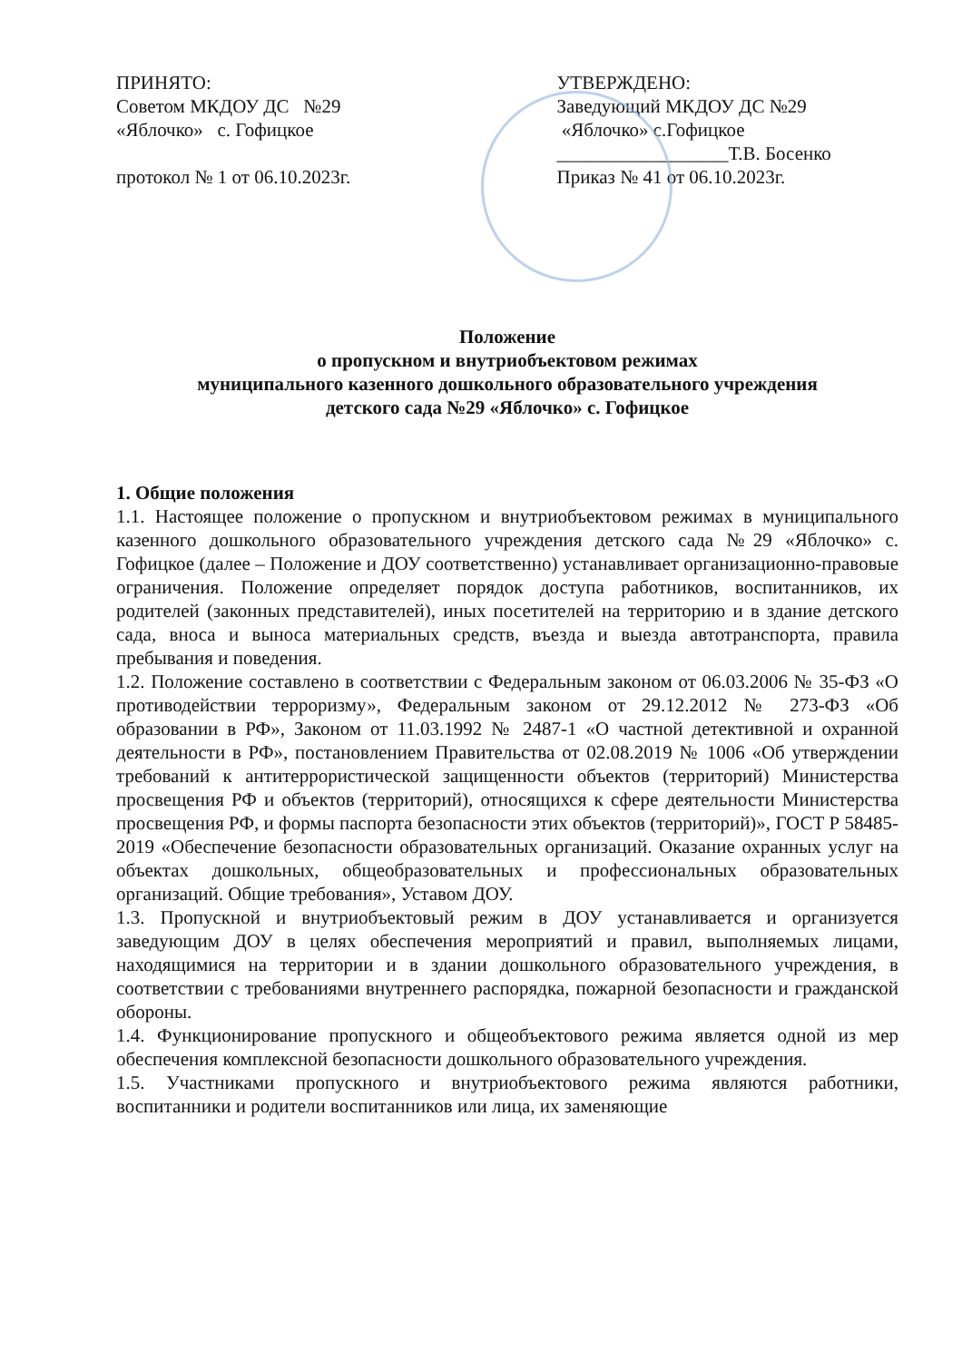ПРИНЯТО:
Советом МКДОУ ДС №29
«Яблочко» с. Гофицкое
протокол № 1 от 06.10.2023г.
УТВЕРЖДЕНО:
Заведующий МКДОУ ДС №29
«Яблочко» с.Гофицкое
__________________Т.В. Босенко
Приказ № 41 от 06.10.2023г.
Положение
о пропускном и внутриобъектовом режимах
муниципального казенного дошкольного образовательного учреждения
детского сада №29 «Яблочко» с. Гофицкое
1. Общие положения
1.1. Настоящее положение о пропускном и внутриобъектовом режимах в муниципального казенного дошкольного образовательного учреждения детского сада №29 «Яблочко» с. Гофицкое (далее – Положение и ДОУ соответственно) устанавливает организационно-правовые ограничения. Положение определяет порядок доступа работников, воспитанников, их родителей (законных представителей), иных посетителей на территорию и в здание детского сада, вноса и выноса материальных средств, въезда и выезда автотранспорта, правила пребывания и поведения.
1.2. Положение составлено в соответствии с Федеральным законом от 06.03.2006 № 35-ФЗ «О противодействии терроризму», Федеральным законом от 29.12.2012 № 273-ФЗ «Об образовании в РФ», Законом от 11.03.1992 № 2487-1 «О частной детективной и охранной деятельности в РФ», постановлением Правительства от 02.08.2019 № 1006 «Об утверждении требований к антитеррористической защищенности объектов (территорий) Министерства просвещения РФ и объектов (территорий), относящихся к сфере деятельности Министерства просвещения РФ, и формы паспорта безопасности этих объектов (территорий)», ГОСТ Р 58485-2019 «Обеспечение безопасности образовательных организаций. Оказание охранных услуг на объектах дошкольных, общеобразовательных и профессиональных образовательных организаций. Общие требования», Уставом ДОУ.
1.3. Пропускной и внутриобъектовый режим в ДОУ устанавливается и организуется заведующим ДОУ в целях обеспечения мероприятий и правил, выполняемых лицами, находящимися на территории и в здании дошкольного образовательного учреждения, в соответствии с требованиями внутреннего распорядка, пожарной безопасности и гражданской обороны.
1.4. Функционирование пропускного и общеобъектового режима является одной из мер обеспечения комплексной безопасности дошкольного образовательного учреждения.
1.5. Участниками пропускного и внутриобъектового режима являются работники, воспитанники и родители воспитанников или лица, их заменяющие